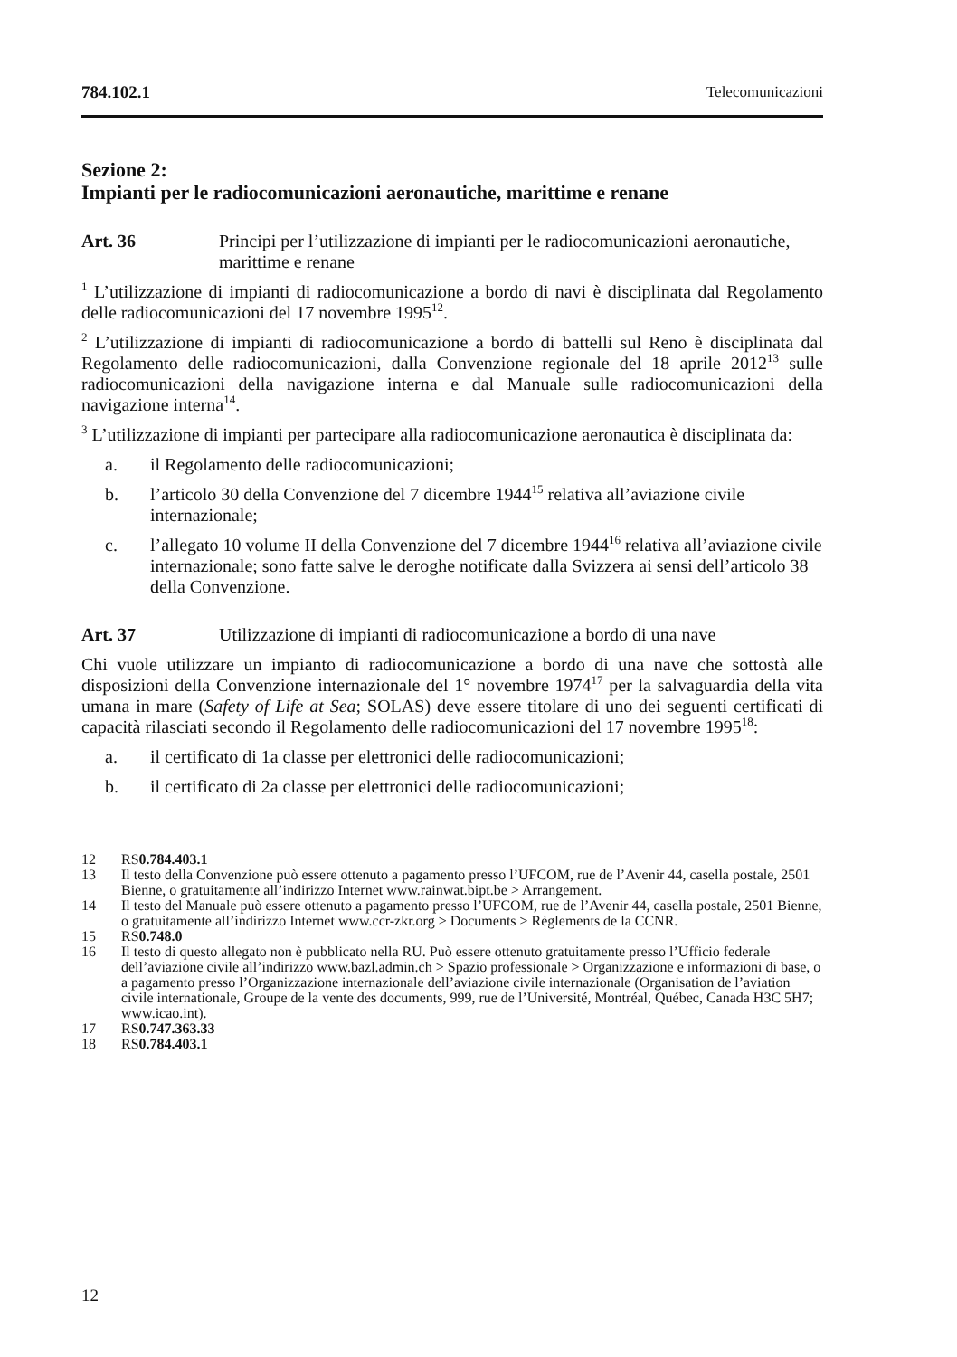784.102.1 Telecomunicazioni
Sezione 2:
Impianti per le radiocomunicazioni aeronautiche, marittime e renane
Art. 36 Principi per l’utilizzazione di impianti per le radiocomunicazioni aeronautiche, marittime e renane
<sup>1</sup> L’utilizzazione di impianti di radiocomunicazione a bordo di navi è disciplinata dal Regolamento delle radiocomunicazioni del 17 novembre 1995<sup>12</sup>.
<sup>2</sup> L’utilizzazione di impianti di radiocomunicazione a bordo di battelli sul Reno è disciplinata dal Regolamento delle radiocomunicazioni, dalla Convenzione regionale del 18 aprile 2012<sup>13</sup> sulle radiocomunicazioni della navigazione interna e dal Manuale sulle radiocomunicazioni della navigazione interna<sup>14</sup>.
<sup>3</sup> L’utilizzazione di impianti per partecipare alla radiocomunicazione aeronautica è disciplinata da:
a. il Regolamento delle radiocomunicazioni;
b. l’articolo 30 della Convenzione del 7 dicembre 1944<sup>15</sup> relativa all’aviazione civile internazionale;
c. l’allegato 10 volume II della Convenzione del 7 dicembre 1944<sup>16</sup> relativa all’aviazione civile internazionale; sono fatte salve le deroghe notificate dalla Svizzera ai sensi dell’articolo 38 della Convenzione.
Art. 37 Utilizzazione di impianti di radiocomunicazione a bordo di una nave
Chi vuole utilizzare un impianto di radiocomunicazione a bordo di una nave che sottostà alle disposizioni della Convenzione internazionale del 1° novembre 1974<sup>17</sup> per la salvaguardia della vita umana in mare (Safety of Life at Sea; SOLAS) deve essere titolare di uno dei seguenti certificati di capacità rilasciati secondo il Regolamento delle radiocomunicazioni del 17 novembre 1995<sup>18</sup>:
a. il certificato di 1a classe per elettronici delle radiocomunicazioni;
b. il certificato di 2a classe per elettronici delle radiocomunicazioni;
12 RS 0.784.403.1
13 Il testo della Convenzione può essere ottenuto a pagamento presso l’UFCOM, rue de l’Avenir 44, casella postale, 2501 Bienne, o gratuitamente all’indirizzo Internet www.rainwat.bipt.be > Arrangement.
14 Il testo del Manuale può essere ottenuto a pagamento presso l’UFCOM, rue de l’Avenir 44, casella postale, 2501 Bienne, o gratuitamente all’indirizzo Internet www.ccr-zkr.org > Documents > Règlements de la CCNR.
15 RS 0.748.0
16 Il testo di questo allegato non è pubblicato nella RU. Può essere ottenuto gratuitamente presso l’Ufficio federale dell’aviazione civile all’indirizzo www.bazl.admin.ch > Spazio professionale > Organizzazione e informazioni di base, o a pagamento presso l’Organizzazione internazionale dell’aviazione civile internazionale (Organisation de l’aviation civile internationale, Groupe de la vente des documents, 999, rue de l’Université, Montréal, Québec, Canada H3C 5H7; www.icao.int).
17 RS 0.747.363.33
18 RS 0.784.403.1
12